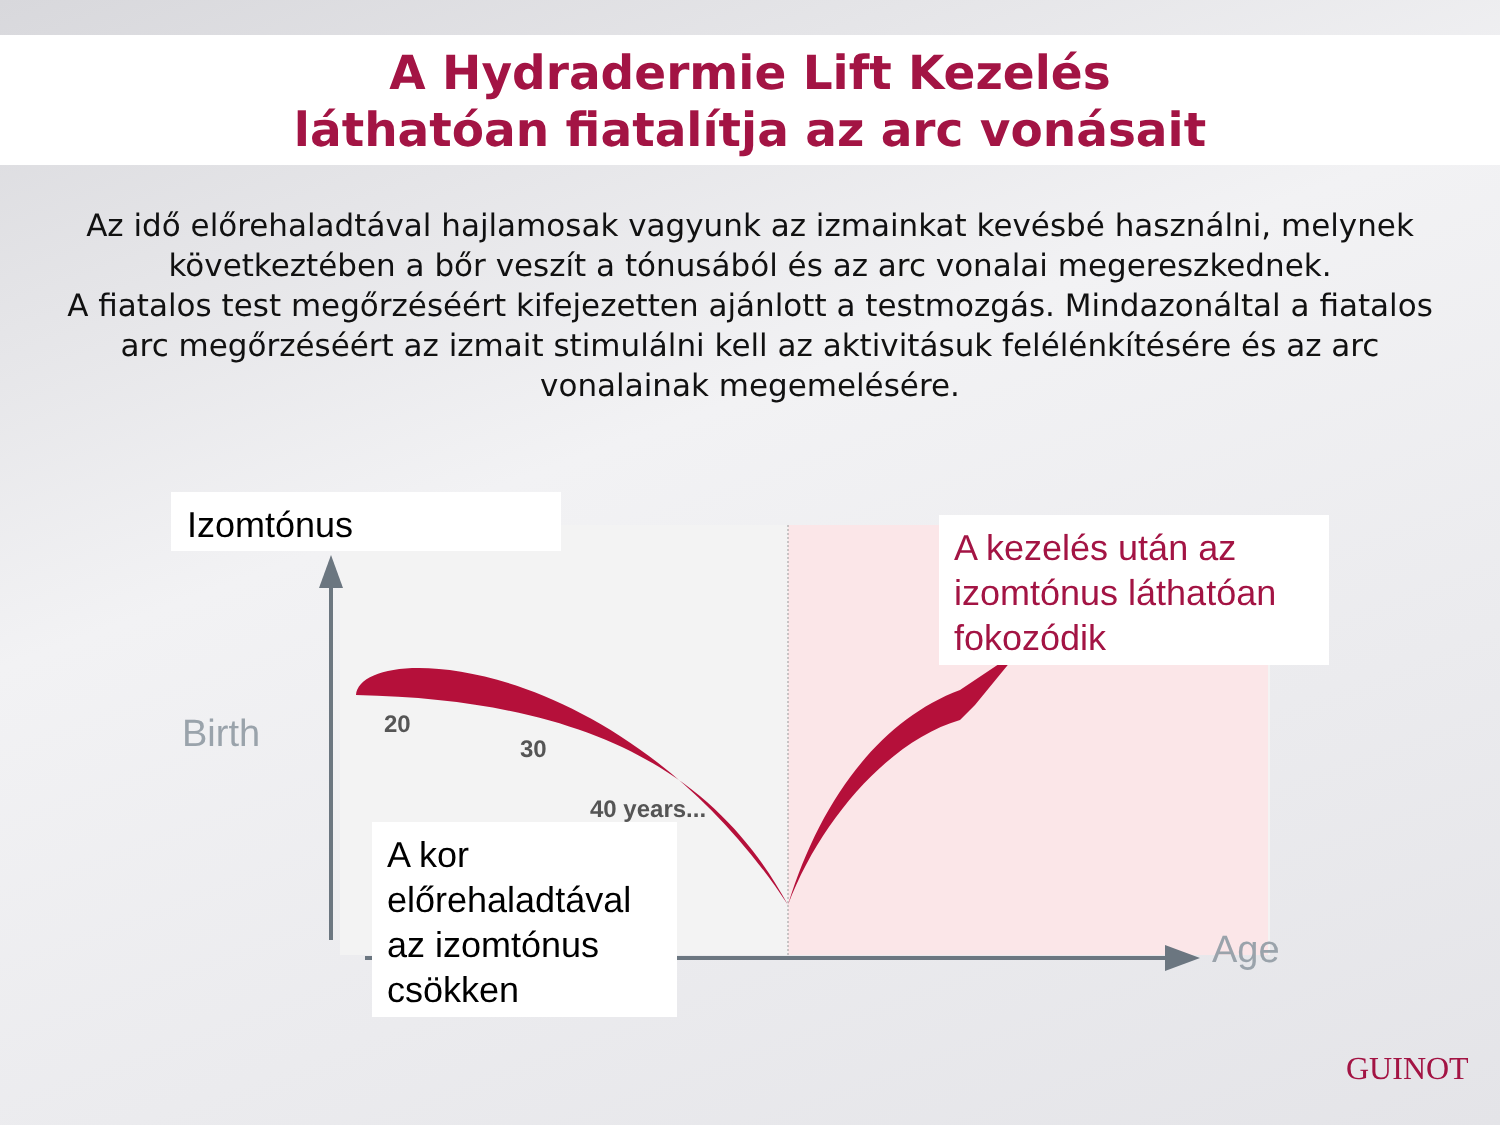A Hydradermie Lift Kezelés
láthatóan fiatalítja az arc vonásait
Az idő előrehaladtával hajlamosak vagyunk az izmainkat kevésbé használni, melynek következtében a bőr veszít a tónusából és az arc vonalai megereszkednek.
A fiatalos test megőrzéséért kifejezetten ajánlott a testmozgás. Mindazonáltal a fiatalos arc megőrzéséért az izmait stimulálni kell az aktivitásuk felélénkítésére és az arc vonalainak megemelésére.
Izomtónus
A kezelés után az izomtónus láthatóan fokozódik
Birth 20
30
40 years...
Age
A kor előrehaladtával az izomtónus csökken
GUINOT